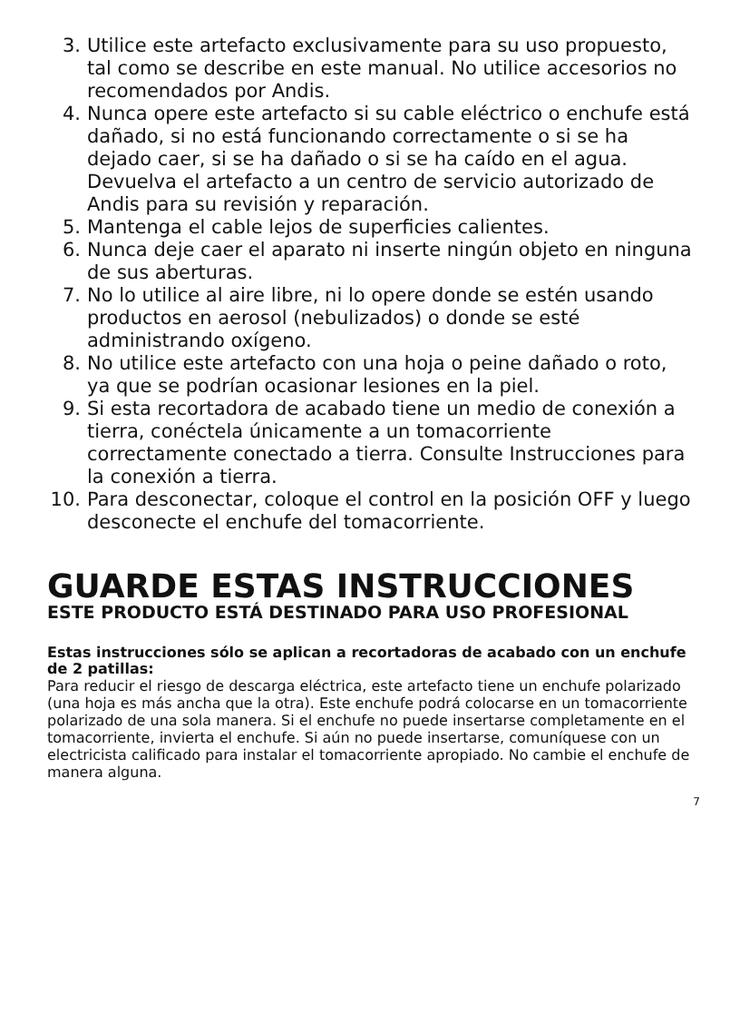3. Utilice este artefacto exclusivamente para su uso propuesto, tal como se describe en este manual. No utilice accesorios no recomendados por Andis.
4. Nunca opere este artefacto si su cable eléctrico o enchufe está dañado, si no está funcionando correctamente o si se ha dejado caer, si se ha dañado o si se ha caído en el agua. Devuelva el artefacto a un centro de servicio autorizado de Andis para su revisión y reparación.
5. Mantenga el cable lejos de superficies calientes.
6. Nunca deje caer el aparato ni inserte ningún objeto en ninguna de sus aberturas.
7. No lo utilice al aire libre, ni lo opere donde se estén usando productos en aerosol (nebulizados) o donde se esté administrando oxígeno.
8. No utilice este artefacto con una hoja o peine dañado o roto, ya que se podrían ocasionar lesiones en la piel.
9. Si esta recortadora de acabado tiene un medio de conexión a tierra, conéctela únicamente a un tomacorriente correctamente conectado a tierra. Consulte Instrucciones para la conexión a tierra.
10. Para desconectar, coloque el control en la posición OFF y luego desconecte el enchufe del tomacorriente.
GUARDE ESTAS INSTRUCCIONES
ESTE PRODUCTO ESTÁ DESTINADO PARA USO PROFESIONAL
Estas instrucciones sólo se aplican a recortadoras de acabado con un enchufe de 2 patillas:
Para reducir el riesgo de descarga eléctrica, este artefacto tiene un enchufe polarizado (una hoja es más ancha que la otra). Este enchufe podrá colocarse en un tomacorriente polarizado de una sola manera. Si el enchufe no puede insertarse completamente en el tomacorriente, invierta el enchufe. Si aún no puede insertarse, comuníquese con un electricista calificado para instalar el tomacorriente apropiado. No cambie el enchufe de manera alguna.
7